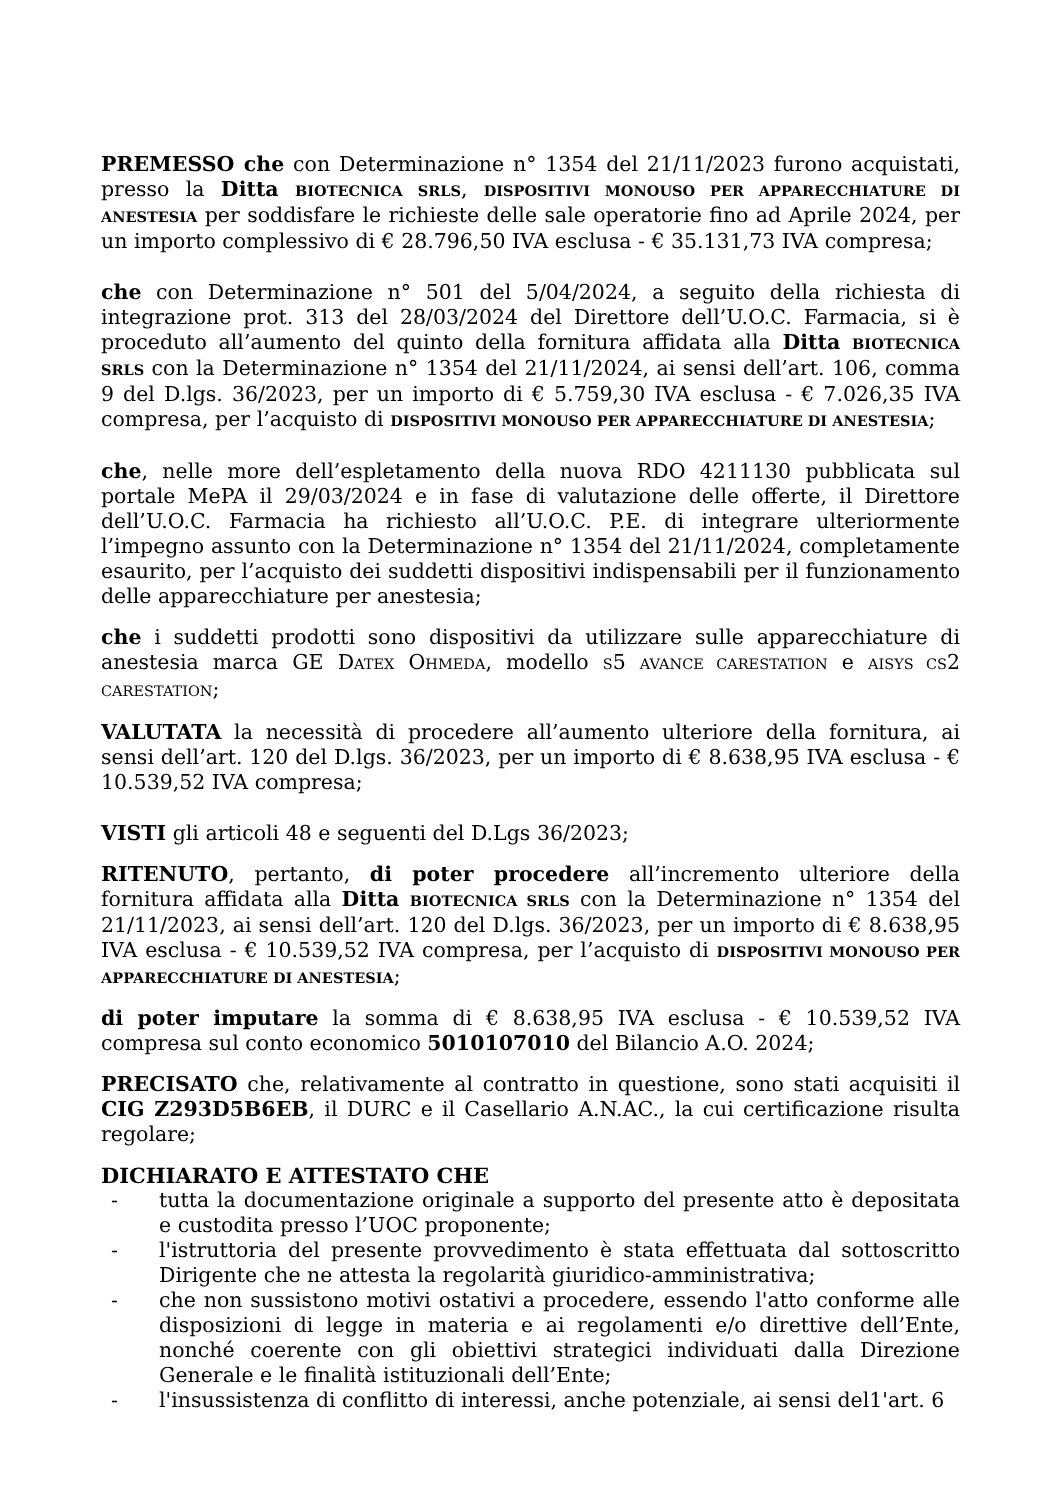PREMESSO che con Determinazione n° 1354 del 21/11/2023 furono acquistati, presso la Ditta BIOTECNICA SRLS, DISPOSITIVI MONOUSO PER APPARECCHIATURE DI ANESTESIA per soddisfare le richieste delle sale operatorie fino ad Aprile 2024, per un importo complessivo di € 28.796,50 IVA esclusa - € 35.131,73 IVA compresa;
che con Determinazione n° 501 del 5/04/2024, a seguito della richiesta di integrazione prot. 313 del 28/03/2024 del Direttore dell’U.O.C. Farmacia, si è proceduto all’aumento del quinto della fornitura affidata alla Ditta BIOTECNICA SRLS con la Determinazione n° 1354 del 21/11/2024, ai sensi dell’art. 106, comma 9 del D.lgs. 36/2023, per un importo di € 5.759,30 IVA esclusa - € 7.026,35 IVA compresa, per l’acquisto di DISPOSITIVI MONOUSO PER APPARECCHIATURE DI ANESTESIA;
che, nelle more dell’espletamento della nuova RDO 4211130 pubblicata sul portale MePA il 29/03/2024 e in fase di valutazione delle offerte, il Direttore dell’U.O.C. Farmacia ha richiesto all’U.O.C. P.E. di integrare ulteriormente l’impegno assunto con la Determinazione n° 1354 del 21/11/2024, completamente esaurito, per l’acquisto dei suddetti dispositivi indispensabili per il funzionamento delle apparecchiature per anestesia;
che i suddetti prodotti sono dispositivi da utilizzare sulle apparecchiature di anestesia marca GE DATEX OHMEDA, modello S5 AVANCE CARESTATION e AISYS CS2 CARESTATION;
VALUTATA la necessità di procedere all’aumento ulteriore della fornitura, ai sensi dell’art. 120 del D.lgs. 36/2023, per un importo di € 8.638,95 IVA esclusa - € 10.539,52 IVA compresa;
VISTI gli articoli 48 e seguenti del D.Lgs 36/2023;
RITENUTO, pertanto, di poter procedere all’incremento ulteriore della fornitura affidata alla Ditta BIOTECNICA SRLS con la Determinazione n° 1354 del 21/11/2023, ai sensi dell’art. 120 del D.lgs. 36/2023, per un importo di € 8.638,95 IVA esclusa - € 10.539,52 IVA compresa, per l’acquisto di DISPOSITIVI MONOUSO PER APPARECCHIATURE DI ANESTESIA;
di poter imputare la somma di € 8.638,95 IVA esclusa - € 10.539,52 IVA compresa sul conto economico 5010107010 del Bilancio A.O. 2024;
PRECISATO che, relativamente al contratto in questione, sono stati acquisiti il CIG Z293D5B6EB, il DURC e il Casellario A.N.AC., la cui certificazione risulta regolare;
DICHIARATO E ATTESTATO CHE
- tutta la documentazione originale a supporto del presente atto è depositata e custodita presso l’UOC proponente;
- l'istruttoria del presente provvedimento è stata effettuata dal sottoscritto Dirigente che ne attesta la regolarità giuridico-amministrativa;
- che non sussistono motivi ostativi a procedere, essendo l'atto conforme alle disposizioni di legge in materia e ai regolamenti e/o direttive dell’Ente, nonché coerente con gli obiettivi strategici individuati dalla Direzione Generale e le finalità istituzionali dell’Ente;
- l'insussistenza di conflitto di interessi, anche potenziale, ai sensi del1'art. 6